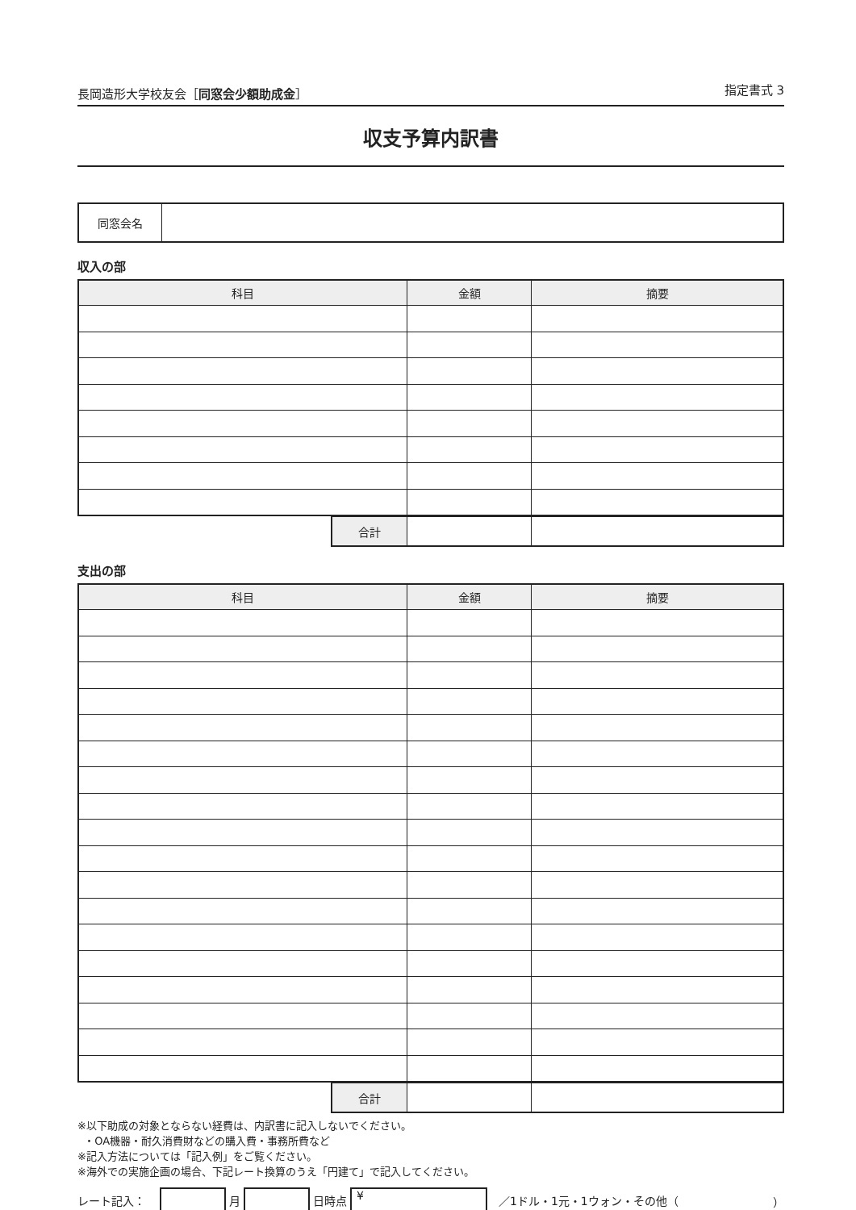長岡造形大学校友会［同窓会少額助成金］ 指定書式 3
収支予算内訳書
| 同窓会名 | |
収入の部
| 科目 | 金額 | 摘要 |
| --- | --- | --- |
| 合計 | | |
支出の部
| 科目 | 金額 | 摘要 |
| --- | --- | --- |
| 合計 | | |
※以下助成の対象とならない経費は、内訳書に記入しないでください。
・OA機器・耐久消費財などの購入費・事務所費など
※記入方法については「記入例」をご覧ください。
※海外での実施企画の場合、下記レート換算のうえ「円建て」で記入してください。
レート記入： 月 日時点
¥
／1ドル・1元・1ウォン・その他（ ）